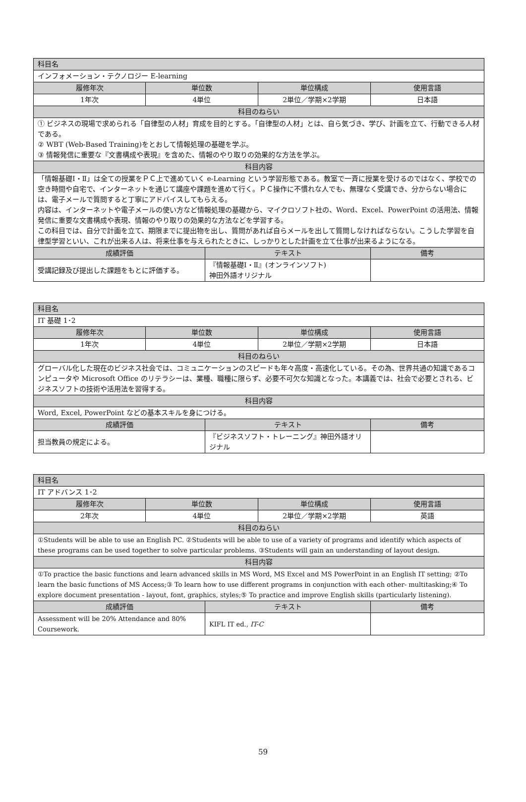| 科目名 | | | | |
| --- | --- | --- | --- | --- |
| インフォメーション・テクノロジー E-learning | | | | |
| 履修年次 | 単位数 | | 単位構成 | 使用言語 |
| 1年次 | 4単位 | | 2単位／学期×2学期 | 日本語 |
| 科目のねらい | | | | |
| ① ビジネスの現場で求められる「自律型の人材」育成を目的とする。「自律型の人材」とは、自ら気づき、学び、計画を立て、行動できる人材である。 ② WBT (Web-Based Training)をとおして情報処理の基礎を学ぶ。 ③ 情報発信に重要な『文書構成や表現』を含めた、情報のやり取りの効果的な方法を学ぶ。 | | | | |
| 科目内容 | | | | |
| 「情報基礎Ⅰ・Ⅱ」は全ての授業をＰＣ上で進めていく e-Learning という学習形態である。教室で一斉に授業を受けるのではなく、学校での空き時間や自宅で、インターネットを通じて講座や課題を進めて行く。ＰＣ操作に不慣れな人でも、無理なく受講でき、分からない場合には、電子メールで質問すると丁寧にアドバイスしてもらえる。 内容は、インターネットや電子メールの使い方など情報処理の基礎から、マイクロソフト社の、Word、Excel、PowerPoint の活用法、情報発信に重要な文書構成や表現、情報のやり取りの効果的な方法などを学習する。 この科目では、自分で計画を立て、期限までに提出物を出し、質問があれば自らメールを出して質問しなければならない。こうした学習を自律型学習といい、これが出来る人は、将来仕事を与えられたときに、しっかりとした計画を立て仕事が出来るようになる。 | | | | |
| 成績評価 | | テキスト | | 備考 |
| 受講記録及び提出した課題をもとに評価する。 | | 『情報基礎Ⅰ・Ⅱ』(オンラインソフト) 神田外語オリジナル | | |
| 科目名 | | | | |
| --- | --- | --- | --- | --- |
| IT 基礎 1･2 | | | | |
| 履修年次 | 単位数 | | 単位構成 | 使用言語 |
| 1年次 | 4単位 | | 2単位／学期×2学期 | 日本語 |
| 科目のねらい | | | | |
| グローバル化した現在のビジネス社会では、コミュニケーションのスピードも年々高度・高速化している。その為、世界共通の知識であるコンピュータや Microsoft Office のリテラシーは、業種、職種に限らず、必要不可欠な知識となった。本講義では、社会で必要とされる、ビジネスソフトの技術や活用法を習得する。 | | | | |
| 科目内容 | | | | |
| Word, Excel, PowerPoint などの基本スキルを身につける。 | | | | |
| 成績評価 | | テキスト | | 備考 |
| 担当教員の規定による。 | | 『ビジネスソフト・トレーニング』神田外語オリジナル | | |
| 科目名 | | | | |
| --- | --- | --- | --- | --- |
| IT アドバンス 1･2 | | | | |
| 履修年次 | 単位数 | | 単位構成 | 使用言語 |
| 2年次 | 4単位 | | 2単位／学期×2学期 | 英語 |
| 科目のねらい | | | | |
| ①Students will be able to use an English PC. ②Students will be able to use of a variety of programs and identify which aspects of these programs can be used together to solve particular problems. ③Students will gain an understanding of layout design. | | | | |
| 科目内容 | | | | |
| ①To practice the basic functions and learn advanced skills in MS Word, MS Excel and MS PowerPoint in an English IT setting; ②To learn the basic functions of MS Access;③ To learn how to use different programs in conjunction with each other- multitasking;④ To explore document presentation - layout, font, graphics, styles;⑤ To practice and improve English skills (particularly listening). | | | | |
| 成績評価 | | テキスト | | 備考 |
| Assessment will be 20% Attendance and 80% Coursework. | | KIFL IT ed., IT-C | | |
59